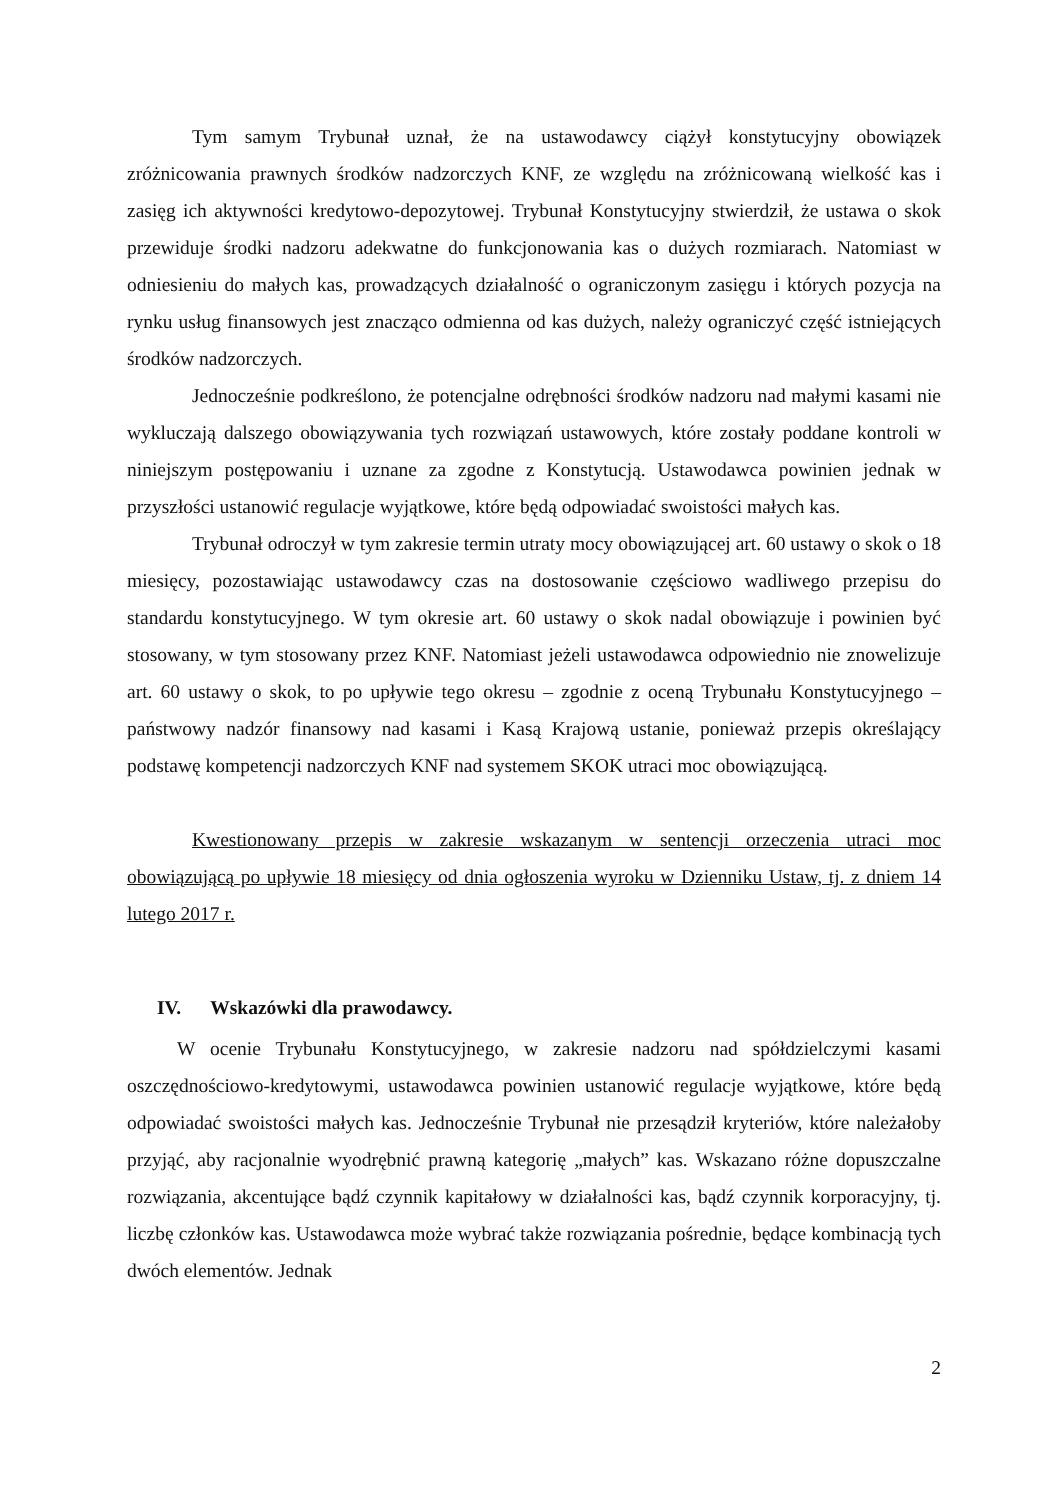Tym samym Trybunał uznał, że na ustawodawcy ciążył konstytucyjny obowiązek zróżnicowania prawnych środków nadzorczych KNF, ze względu na zróżnicowaną wielkość kas i zasięg ich aktywności kredytowo-depozytowej. Trybunał Konstytucyjny stwierdził, że ustawa o skok przewiduje środki nadzoru adekwatne do funkcjonowania kas o dużych rozmiarach. Natomiast w odniesieniu do małych kas, prowadzących działalność o ograniczonym zasięgu i których pozycja na rynku usług finansowych jest znacząco odmienna od kas dużych, należy ograniczyć część istniejących środków nadzorczych.
Jednocześnie podkreślono, że potencjalne odrębności środków nadzoru nad małymi kasami nie wykluczają dalszego obowiązywania tych rozwiązań ustawowych, które zostały poddane kontroli w niniejszym postępowaniu i uznane za zgodne z Konstytucją. Ustawodawca powinien jednak w przyszłości ustanowić regulacje wyjątkowe, które będą odpowiadać swoistości małych kas.
Trybunał odroczył w tym zakresie termin utraty mocy obowiązującej art. 60 ustawy o skok o 18 miesięcy, pozostawiając ustawodawcy czas na dostosowanie częściowo wadliwego przepisu do standardu konstytucyjnego. W tym okresie art. 60 ustawy o skok nadal obowiązuje i powinien być stosowany, w tym stosowany przez KNF. Natomiast jeżeli ustawodawca odpowiednio nie znowelizuje art. 60 ustawy o skok, to po upływie tego okresu – zgodnie z oceną Trybunału Konstytucyjnego – państwowy nadzór finansowy nad kasami i Kasą Krajową ustanie, ponieważ przepis określający podstawę kompetencji nadzorczych KNF nad systemem SKOK utraci moc obowiązującą.
Kwestionowany przepis w zakresie wskazanym w sentencji orzeczenia utraci moc obowiązującą po upływie 18 miesięcy od dnia ogłoszenia wyroku w Dzienniku Ustaw, tj. z dniem 14 lutego 2017 r.
IV. Wskazówki dla prawodawcy.
W ocenie Trybunału Konstytucyjnego, w zakresie nadzoru nad spółdzielczymi kasami oszczędnościowo-kredytowymi, ustawodawca powinien ustanowić regulacje wyjątkowe, które będą odpowiadać swoistości małych kas. Jednocześnie Trybunał nie przesądził kryteriów, które należałoby przyjąć, aby racjonalnie wyodrębnić prawną kategorię „małych” kas. Wskazano różne dopuszczalne rozwiązania, akcentujące bądź czynnik kapitałowy w działalności kas, bądź czynnik korporacyjny, tj. liczbę członków kas. Ustawodawca może wybrać także rozwiązania pośrednie, będące kombinacją tych dwóch elementów. Jednak
2